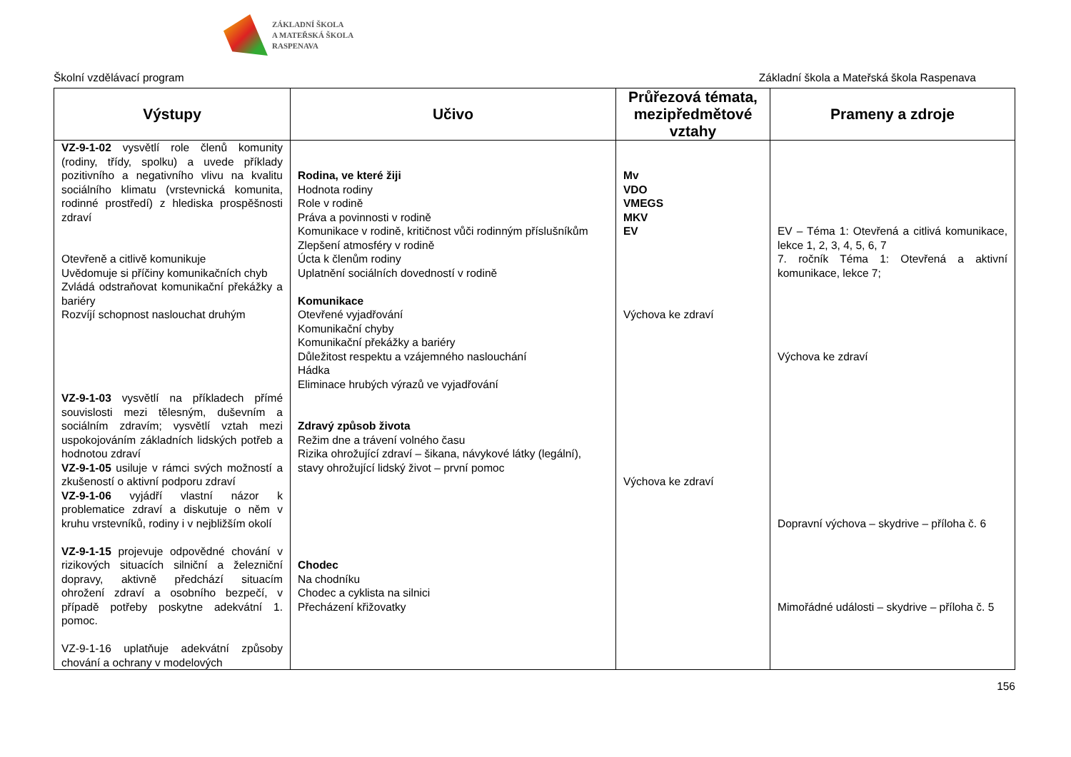ZÁKLADNÍ ŠKOLA
A MATEŘSKÁ ŠKOLA
RASPENAVA
Školní vzdělávací program Základní škola a Mateřská škola Raspenava
| Výstupy | Učivo | Průřezová témata, mezipředmětové vztahy | Prameny a zdroje |
| --- | --- | --- | --- |
| VZ-9-1-02 vysvětlí role členů komunity (rodiny, třídy, spolku) a uvede příklady pozitivního a negativního vlivu na kvalitu sociálního klimatu (vrstevnická komunita, rodinné prostředí) z hlediska prospěšnosti zdraví Otevřeně a citlivě komunikuje Uvědomuje si příčiny komunikačních chyb Zvládá odstraňovat komunikační překážky a bariéry Rozvíjí schopnost naslouchat druhým VZ-9-1-03 vysvětlí na příkladech přímé souvislosti mezi tělesným, duševním a sociálním zdravím; vysvětlí vztah mezi uspokojováním základních lidských potřeb a hodnotou zdraví VZ-9-1-05 usiluje v rámci svých možností a zkušeností o aktivní podporu zdraví VZ-9-1-06 vyjádří vlastní názor k problematice zdraví a diskutuje o něm v kruhu vrstevníků, rodiny i v nejbližším okolí VZ-9-1-15 projevuje odpovědné chování v rizikových situacích silniční a železniční dopravy, aktivně předchází situacím ohrožení zdraví a osobního bezpečí, v případě potřeby poskytne adekvátní 1. pomoc. VZ-9-1-16 uplatňuje adekvátní způsoby chování a ochrany v modelových | Rodina, ve které žiji Hodnota rodiny Role v rodině Práva a povinnosti v rodině Komunikace v rodině, kritičnost vůči rodinným příslušníkům Zlepšení atmosféry v rodině Úcta k členům rodiny Uplatnění sociálních dovedností v rodině Komunikace Otevřené vyjadřování Komunikační chyby Komunikační překážky a bariéry Důležitost respektu a vzájemného naslouchání Hádka Eliminace hrubých výrazů ve vyjadřování Zdravý způsob života Režim dne a trávení volného času Rizika ohrožující zdraví – šikana, návykové látky (legální), stavy ohrožující lidský život – první pomoc Chodec Na chodníku Chodec a cyklista na silnici Přecházení křižovatky | Mv VDO VMEGS MKV EV Výchova ke zdraví Výchova ke zdraví | EV – Téma 1: Otevřená a citlivá komunikace, lekce 1, 2, 3, 4, 5, 6, 7 7. ročník Téma 1: Otevřená a aktivní komunikace, lekce 7; Výchova ke zdraví Dopravní výchova – skydrive – příloha č. 6 Mimořádné události – skydrive – příloha č. 5 |
156